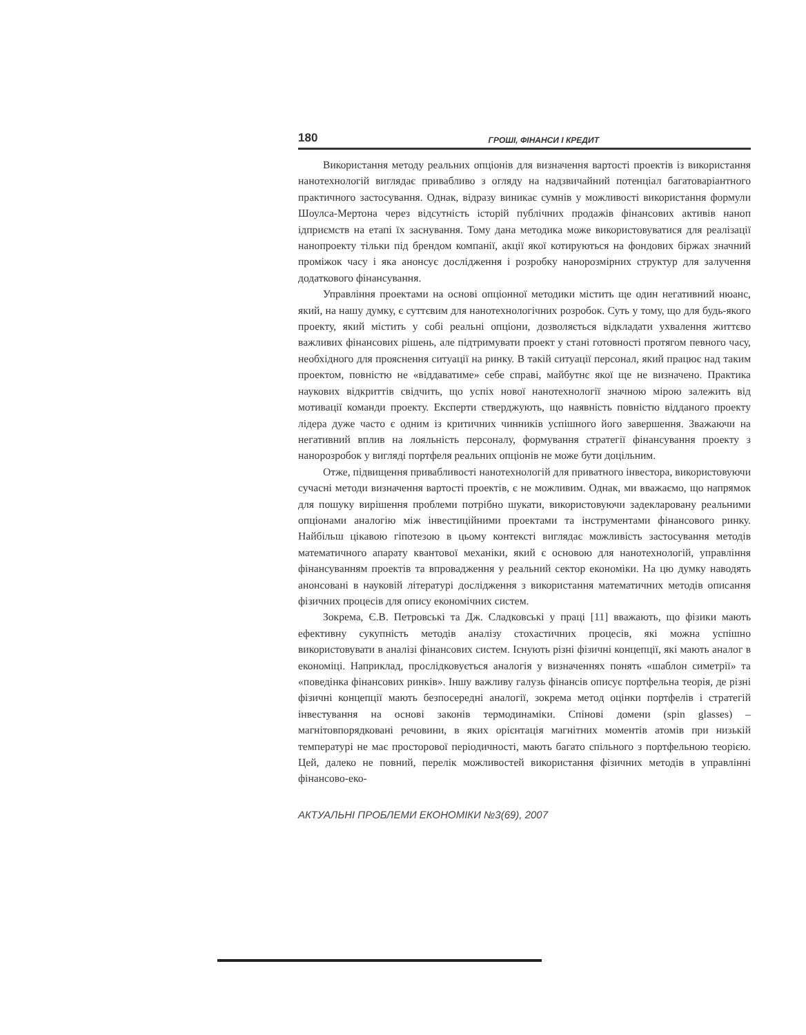180 ГРОШІ, ФІНАНСИ І КРЕДИТ
Використання методу реальних опціонів для визначення вартості проектів із використання нанотехнологій виглядає привабливо з огляду на надзвичайний потенціал багатоваріантного практичного застосування. Однак, відразу виникає сумнів у можливості використання формули Шоулса-Мертона через відсутність історій публічних продажів фінансових активів наноп ідприємств на етапі їх заснування. Тому дана методика може використовуватися для реалізації нанопроекту тільки під брендом компанії, акції якої котируються на фондових біржах значний проміжок часу і яка анонсує дослідження і розробку нанорозмірних структур для залучення додаткового фінансування.
Управління проектами на основі опціонної методики містить ще один негативний нюанс, який, на нашу думку, є суттєвим для нанотехнологічних розробок. Суть у тому, що для будь-якого проекту, який містить у собі реальні опціони, дозволяється відкладати ухвалення життєво важливих фінансових рішень, але підтримувати проект у стані готовності протягом певного часу, необхідного для прояснення ситуації на ринку. В такій ситуації персонал, який працює над таким проектом, повністю не «віддаватиме» себе справі, майбутнє якої ще не визначено. Практика наукових відкриттів свідчить, що успіх нової нанотехнології значною мірою залежить від мотивації команди проекту. Експерти стверджують, що наявність повністю відданого проекту лідера дуже часто є одним із критичних чинників успішного його завершення. Зважаючи на негативний вплив на лояльність персоналу, формування стратегії фінансування проекту з нанорозробок у вигляді портфеля реальних опціонів не може бути доцільним.
Отже, підвищення привабливості нанотехнологій для приватного інвестора, використовуючи сучасні методи визначення вартості проектів, є не можливим. Однак, ми вважаємо, що напрямок для пошуку вирішення проблеми потрібно шукати, використовуючи задекларовану реальними опціонами аналогію між інвестиційними проектами та інструментами фінансового ринку. Найбільш цікавою гіпотезою в цьому контексті виглядає можливість застосування методів математичного апарату квантової механіки, який є основою для нанотехнологій, управління фінансуванням проектів та впровадження у реальний сектор економіки. На цю думку наводять анонсовані в науковій літературі дослідження з використання математичних методів описання фізичних процесів для опису економічних систем.
Зокрема, Є.В. Петровські та Дж. Сладковські у праці [11] вважають, що фізики мають ефективну сукупність методів аналізу стохастичних процесів, які можна успішно використовувати в аналізі фінансових систем. Існують різні фізичні концепції, які мають аналог в економіці. Наприклад, прослідковується аналогія у визначеннях понять «шаблон симетрії» та «поведінка фінансових ринків». Іншу важливу галузь фінансів описує портфельна теорія, де різні фізичні концепції мають безпосередні аналогії, зокрема метод оцінки портфелів і стратегій інвестування на основі законів термодинаміки. Спінові домени (spin glasses) – магнітовпорядковані речовини, в яких орієнтація магнітних моментів атомів при низькій температурі не має просторової періодичності, мають багато спільного з портфельною теорією. Цей, далеко не повний, перелік можливостей використання фізичних методів в управлінні фінансово-еко-
АКТУАЛЬНІ ПРОБЛЕМИ ЕКОНОМІКИ №3(69), 2007